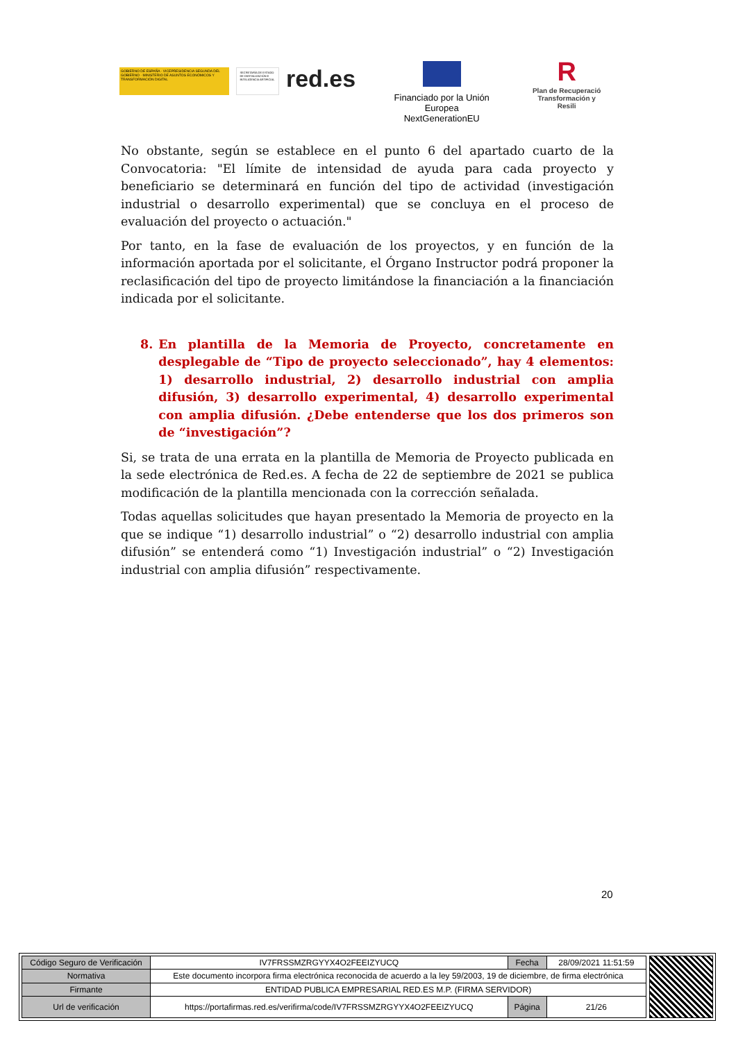GOBIERNO DE ESPAÑA · VICEPRESIDENCIA SEGUNDA DEL GOBIERNO · MINISTERIO DE ASUNTOS ECONÓMICOS Y TRANSFORMACIÓN DIGITAL
SECRETARÍA DE ESTADO DE DIGITALIZACIÓN E INTELIGENCIA ARTIFICIAL
red.es
Financiado por la Unión Europea
NextGenerationEU
R
Plan de Recuperació
Transformación y Resili
No obstante, según se establece en el punto 6 del apartado cuarto de la Convocatoria: "El límite de intensidad de ayuda para cada proyecto y beneficiario se determinará en función del tipo de actividad (investigación industrial o desarrollo experimental) que se concluya en el proceso de evaluación del proyecto o actuación."
Por tanto, en la fase de evaluación de los proyectos, y en función de la información aportada por el solicitante, el Órgano Instructor podrá proponer la reclasificación del tipo de proyecto limitándose la financiación a la financiación indicada por el solicitante.
8. En plantilla de la Memoria de Proyecto, concretamente en desplegable de “Tipo de proyecto seleccionado”, hay 4 elementos: 1) desarrollo industrial, 2) desarrollo industrial con amplia difusión, 3) desarrollo experimental, 4) desarrollo experimental con amplia difusión. ¿Debe entenderse que los dos primeros son de “investigación”?
Si, se trata de una errata en la plantilla de Memoria de Proyecto publicada en la sede electrónica de Red.es. A fecha de 22 de septiembre de 2021 se publica modificación de la plantilla mencionada con la corrección señalada.
Todas aquellas solicitudes que hayan presentado la Memoria de proyecto en la que se indique “1) desarrollo industrial” o “2) desarrollo industrial con amplia difusión” se entenderá como “1) Investigación industrial” o “2) Investigación industrial con amplia difusión” respectivamente.
20
| Código Seguro de Verificación | IV7FRSSMZRGYYX4O2FEEIZYUCQ | Fecha | 28/09/2021 11:51:59 |
| Normativa | Este documento incorpora firma electrónica reconocida de acuerdo a la ley 59/2003, 19 de diciembre, de firma electrónica | | |
| Firmante | ENTIDAD PUBLICA EMPRESARIAL RED.ES M.P. (FIRMA SERVIDOR) | | |
| Url de verificación | https://portafirmas.red.es/verifirma/code/IV7FRSSMZRGYYX4O2FEEIZYUCQ | Página | 21/26 |